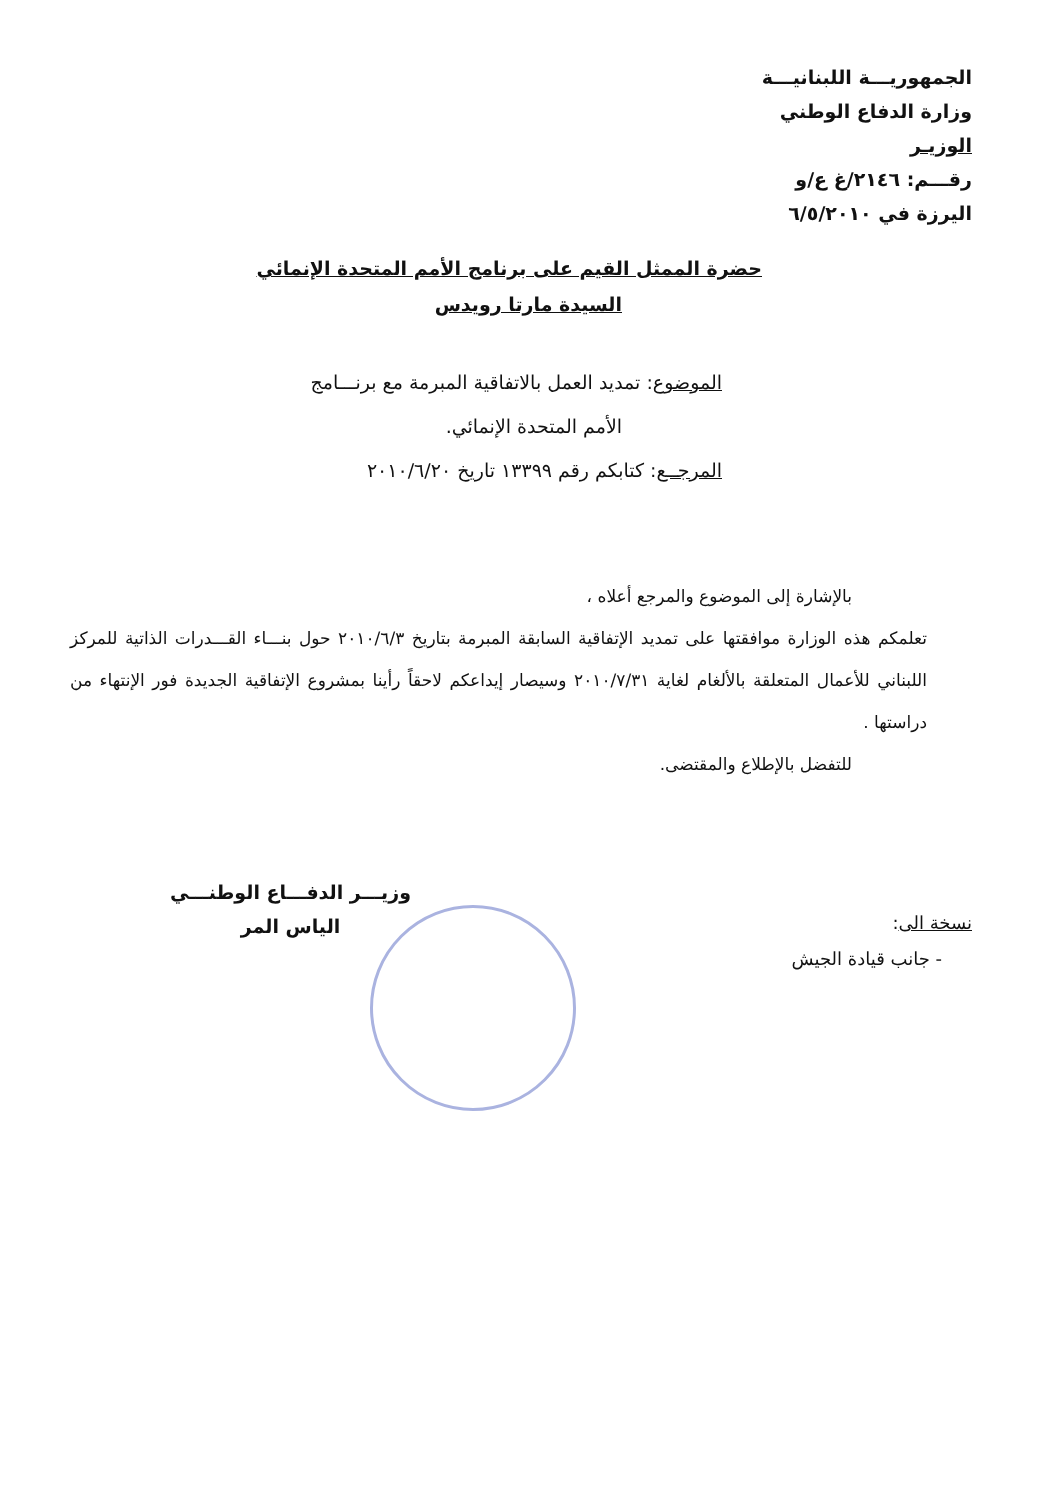الجمهوريـــة اللبنانيـــة
وزارة الدفاع الوطني
الوزيـر
رقـــم: ٢١٤٦/غ ع/و
اليرزة في ٦/٥/٢٠١٠
حضرة الممثل القيم على برنامج الأمم المتحدة الإنمائي
السيدة مارتا رويدس
الموضوع: تمديد العمل بالاتفاقية المبرمة مع برنـــامج
الأمم المتحدة الإنمائي.
المرجــع: كتابكم رقم ١٣٣٩٩ تاريخ ٢٠١٠/٦/٢٠
بالإشارة إلى الموضوع والمرجع أعلاه ،
تعلمكم هذه الوزارة موافقتها على تمديد الإتفاقية السابقة المبرمة بتاريخ ٢٠١٠/٦/٣ حول بنـــاء القـــدرات الذاتية للمركز اللبناني للأعمال المتعلقة بالألغام لغاية ٢٠١٠/٧/٣١ وسيصار إيداعكم لاحقاً رأينا بمشروع الإتفاقية الجديدة فور الإنتهاء من دراستها .
للتفضل بالإطلاع والمقتضى.
نسخة الى:
- جانب قيادة الجيش
وزيـــر الدفـــاع الوطنـــي
الياس المر